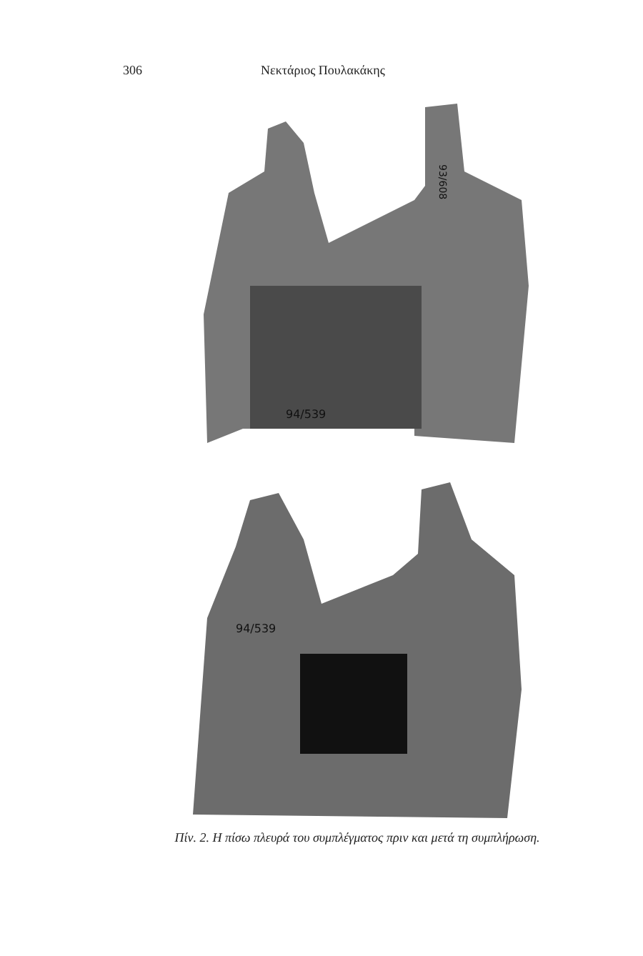306 Νεκτάριος Πουλακάκης
94/539
93/608
94/539
Πίν. 2. Η πίσω πλευρά του συμπλέγματος πριν και μετά τη συμπλήρωση.